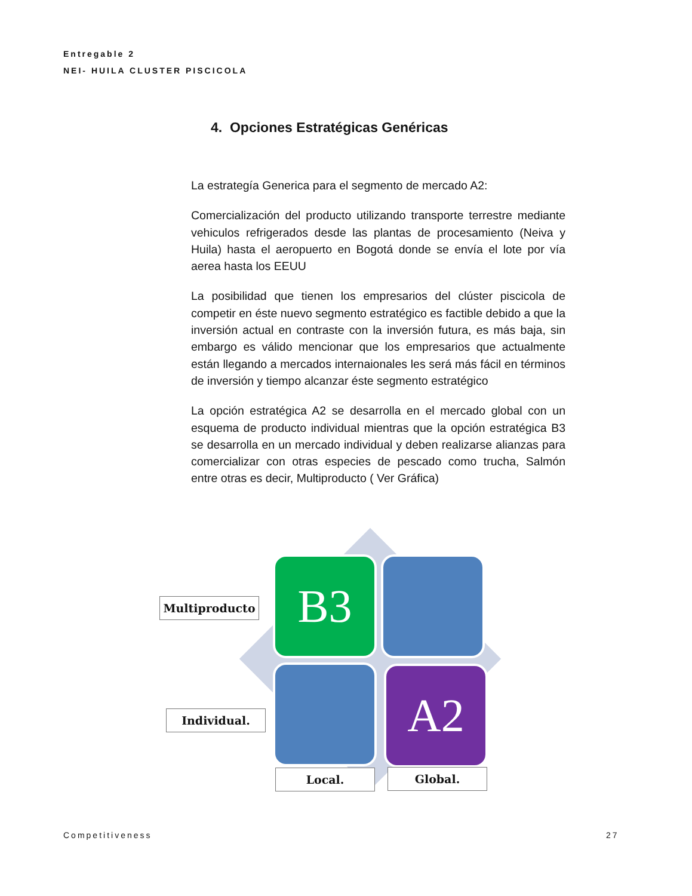Entregable 2
NEI- HUILA CLUSTER PISCICOLA
4. Opciones Estratégicas Genéricas
La estrategía Generica para el segmento de mercado A2:
Comercialización del producto utilizando transporte terrestre mediante vehiculos refrigerados desde las plantas de procesamiento (Neiva y Huila) hasta el aeropuerto en Bogotá donde se envía el lote por vía aerea hasta los EEUU
La posibilidad que tienen los empresarios del clúster piscicola de competir en éste nuevo segmento estratégico es factible debido a que la inversión actual en contraste con la inversión futura, es más baja, sin embargo es válido mencionar que los empresarios que actualmente están llegando a mercados internaionales les será más fácil en términos de inversión y tiempo alcanzar éste segmento estratégico
La opción estratégica A2 se desarrolla en el mercado global con un esquema de producto individual mientras que la opción estratégica B3 se desarrolla en un mercado individual y deben realizarse alianzas para comercializar con otras especies de pescado como trucha, Salmón entre otras es decir, Multiproducto ( Ver Gráfica)
B3
A2
Multiproducto
Individual.
Local. Global.
Competitiveness 27